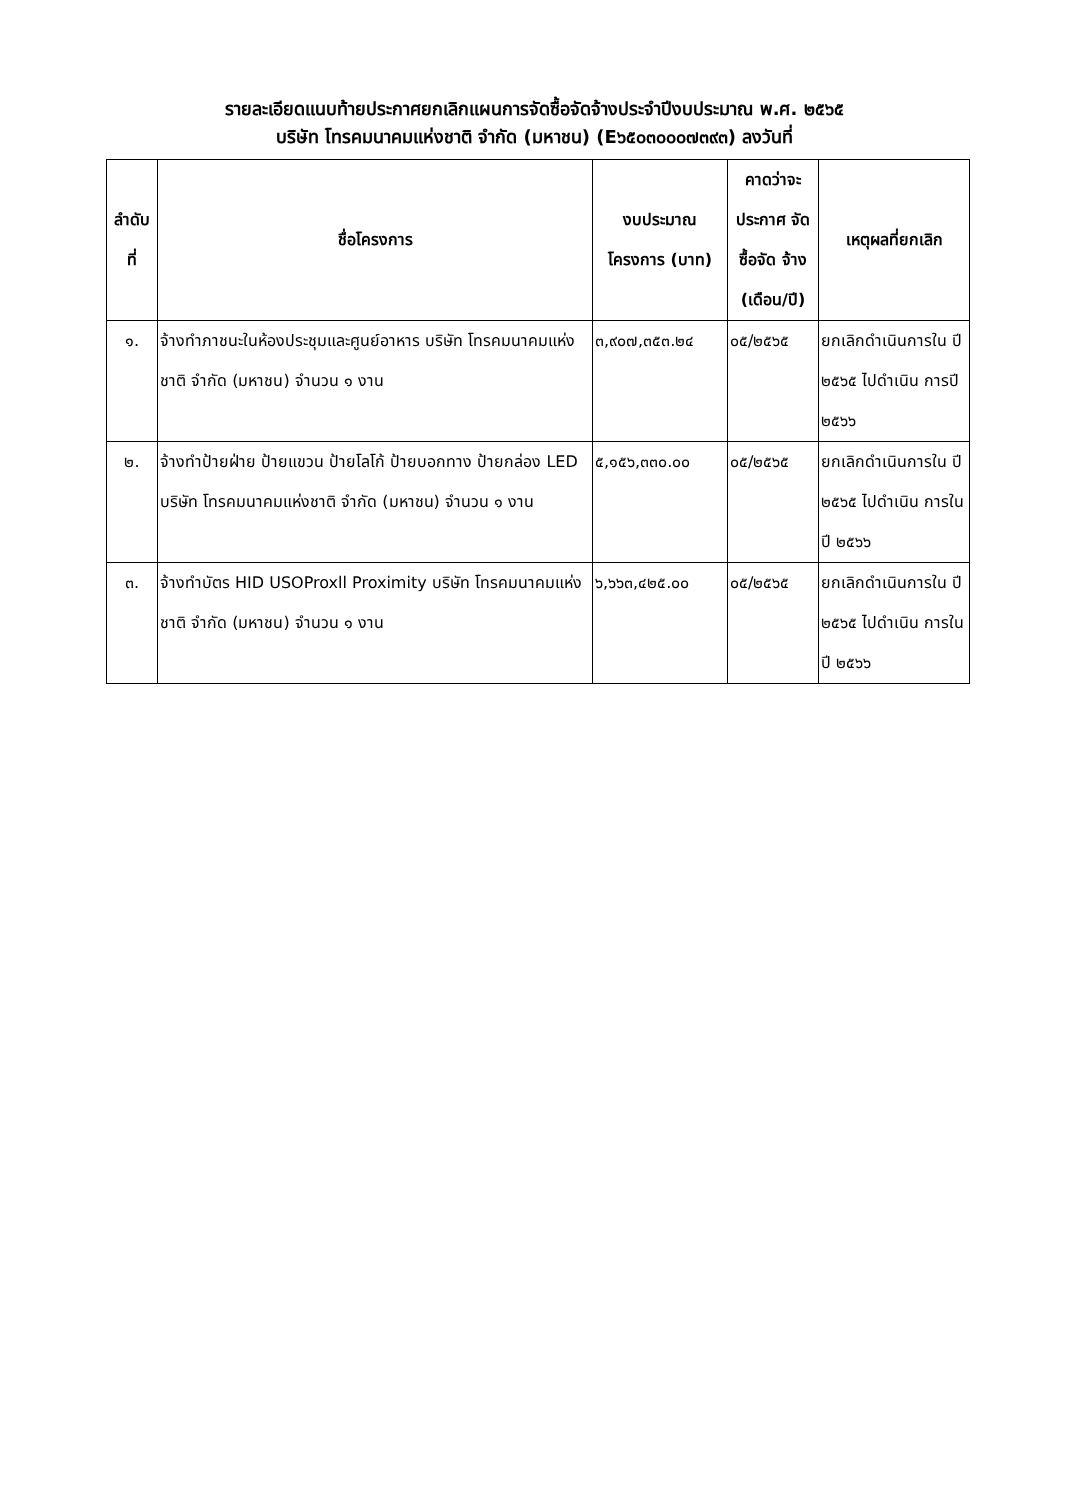รายละเอียดแนบท้ายประกาศยกเลิกแผนการจัดซื้อจัดจ้างประจำปีงบประมาณ พ.ศ. ๒๕๖๕
บริษัท โทรคมนาคมแห่งชาติ จำกัด (มหาชน) (E๖๕๐๓๐๐๐๗๓๙๓) ลงวันที่
| ลำดับ ที่ | ชื่อโครงการ | งบประมาณ โครงการ (บาท) | คาดว่าจะ ประกาศ จัดซื้อจัด จ้าง (เดือน/ปี) | เหตุผลที่ยกเลิก |
| --- | --- | --- | --- | --- |
| ๑. | จ้างทำภาชนะในห้องประชุมและศูนย์อาหาร บริษัท โทรคมนาคมแห่งชาติ จำกัด (มหาชน) จำนวน ๑ งาน | ๓,๙๐๗,๓๕๓.๒๔ | ๐๕/๒๕๖๕ | ยกเลิกดำเนินการใน ปี ๒๕๖๕ ไปดำเนิน การปี ๒๕๖๖ |
| ๒. | จ้างทำป้ายฝ่าย ป้ายแขวน ป้ายโลโก้ ป้ายบอกทาง ป้ายกล่อง LED บริษัท โทรคมนาคมแห่งชาติ จำกัด (มหาชน) จำนวน ๑ งาน | ๕,๑๕๖,๓๓๐.๐๐ | ๐๕/๒๕๖๕ | ยกเลิกดำเนินการใน ปี ๒๕๖๕ ไปดำเนิน การในปี ๒๕๖๖ |
| ๓. | จ้างทำบัตร HID USOProxll Proximity บริษัท โทรคมนาคมแห่งชาติ จำกัด (มหาชน) จำนวน ๑ งาน | ๖,๖๖๓,๔๒๕.๐๐ | ๐๕/๒๕๖๕ | ยกเลิกดำเนินการใน ปี ๒๕๖๕ ไปดำเนิน การในปี ๒๕๖๖ |